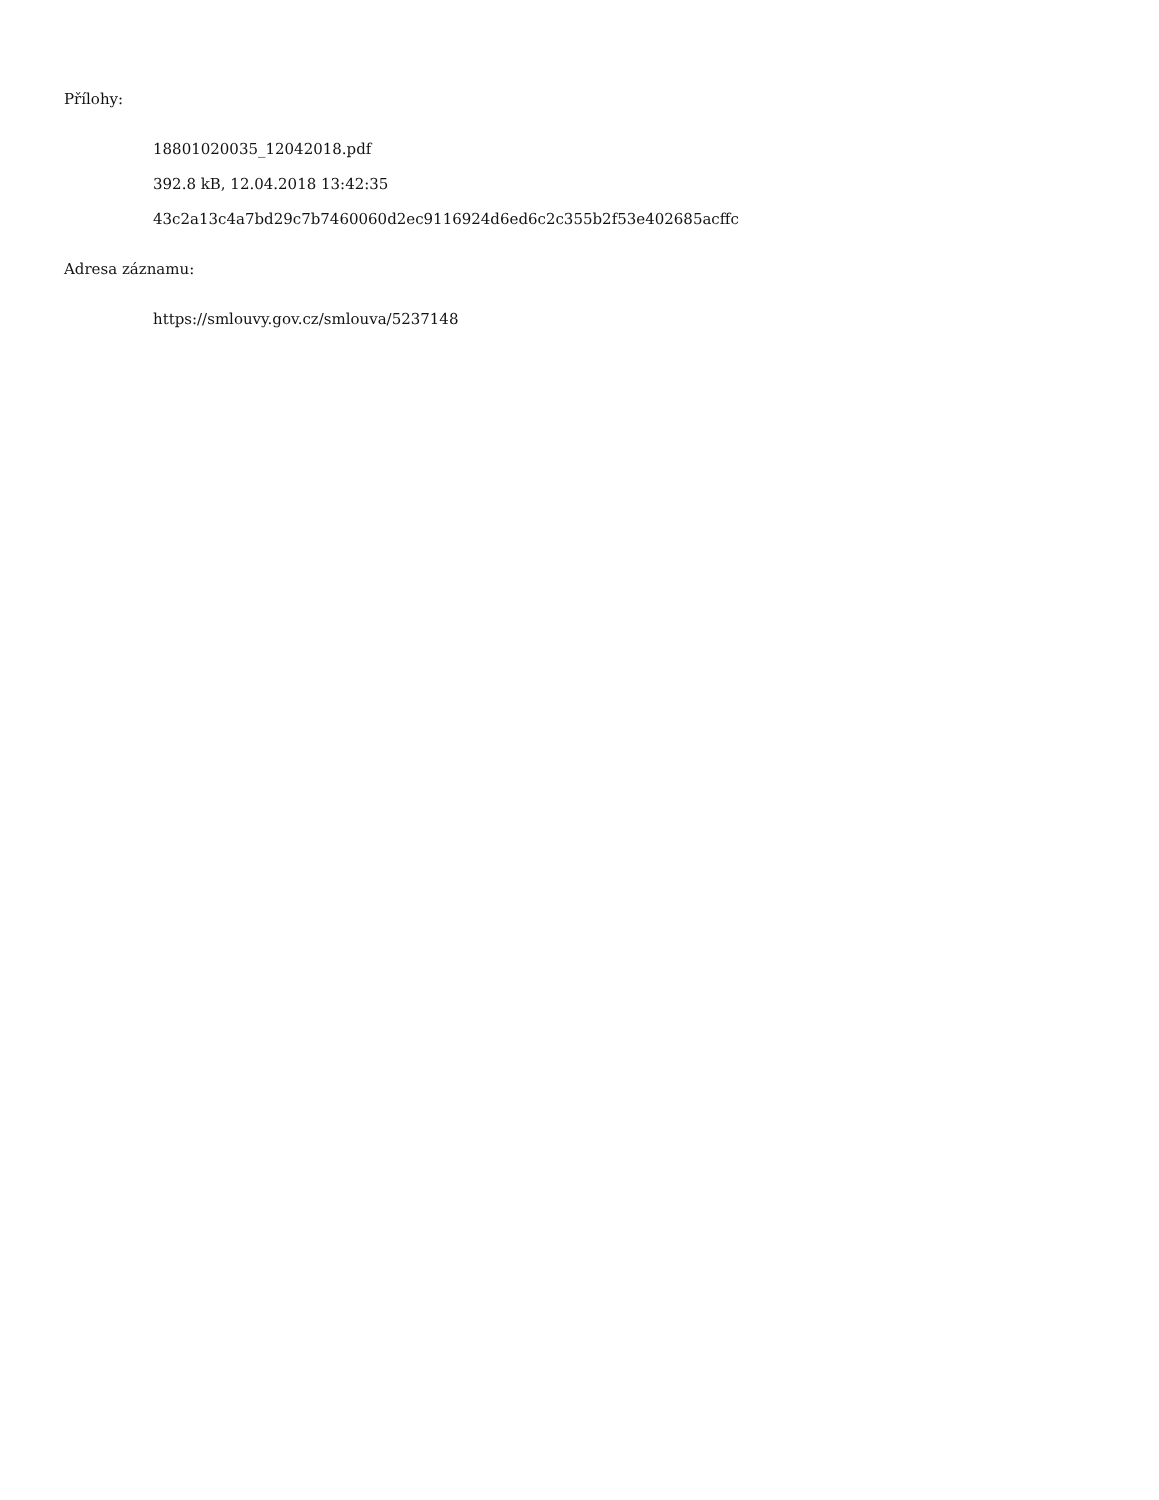Přílohy:
18801020035_12042018.pdf
392.8 kB, 12.04.2018 13:42:35
43c2a13c4a7bd29c7b7460060d2ec9116924d6ed6c2c355b2f53e402685acffc
Adresa záznamu:
https://smlouvy.gov.cz/smlouva/5237148